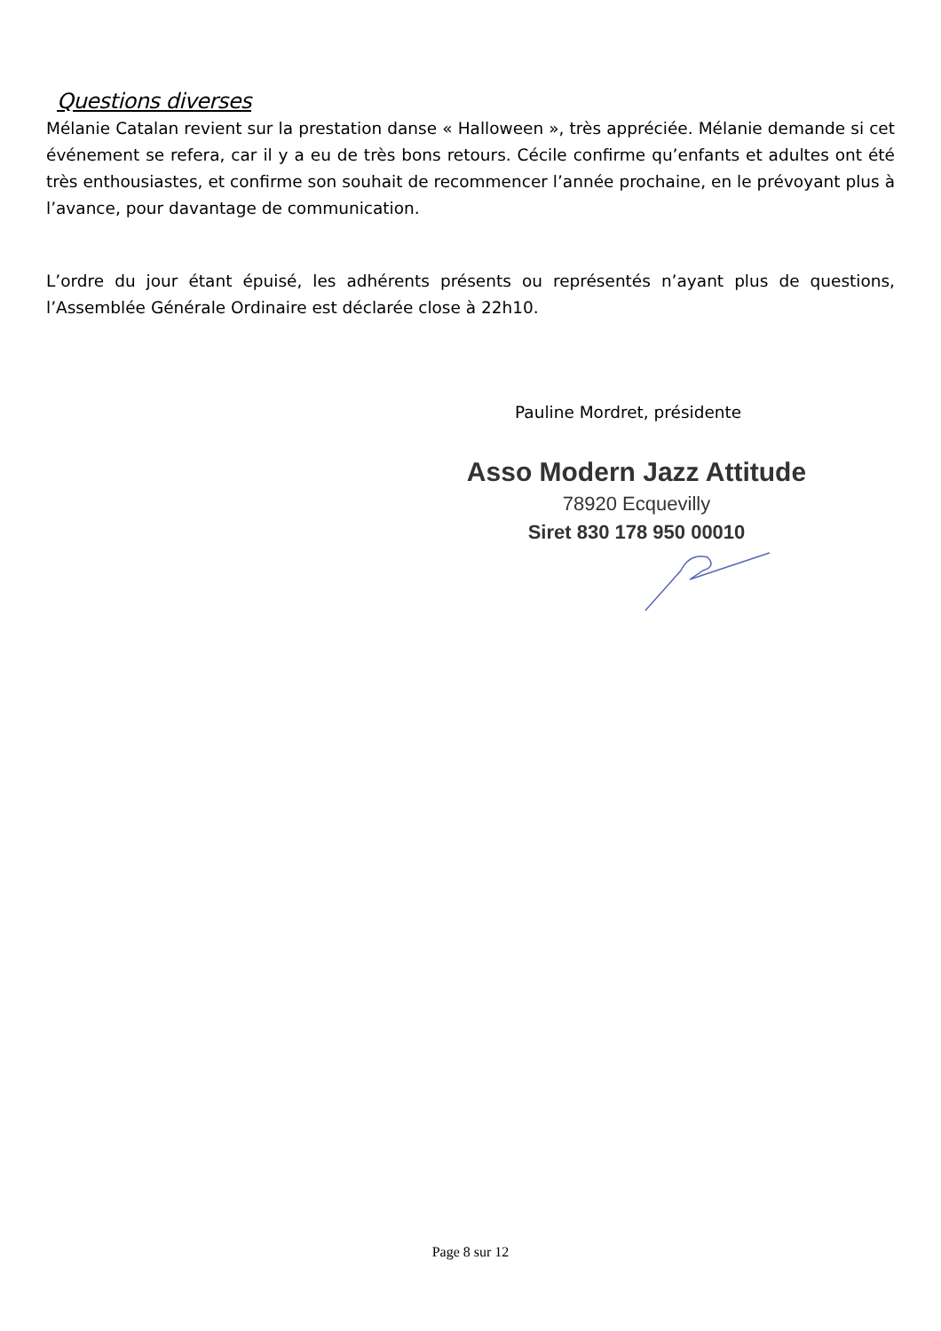Questions diverses
Mélanie Catalan revient sur la prestation danse « Halloween », très appréciée. Mélanie demande si cet événement se refera, car il y a eu de très bons retours. Cécile confirme qu’enfants et adultes ont été très enthousiastes, et confirme son souhait de recommencer l’année prochaine, en le prévoyant plus à l’avance, pour davantage de communication.
L’ordre du jour étant épuisé, les adhérents présents ou représentés n’ayant plus de questions, l’Assemblée Générale Ordinaire est déclarée close à 22h10.
Pauline Mordret, présidente
Asso Modern Jazz Attitude
78920 Ecquevilly
Siret 830 178 950 00010
Page 8 sur 12